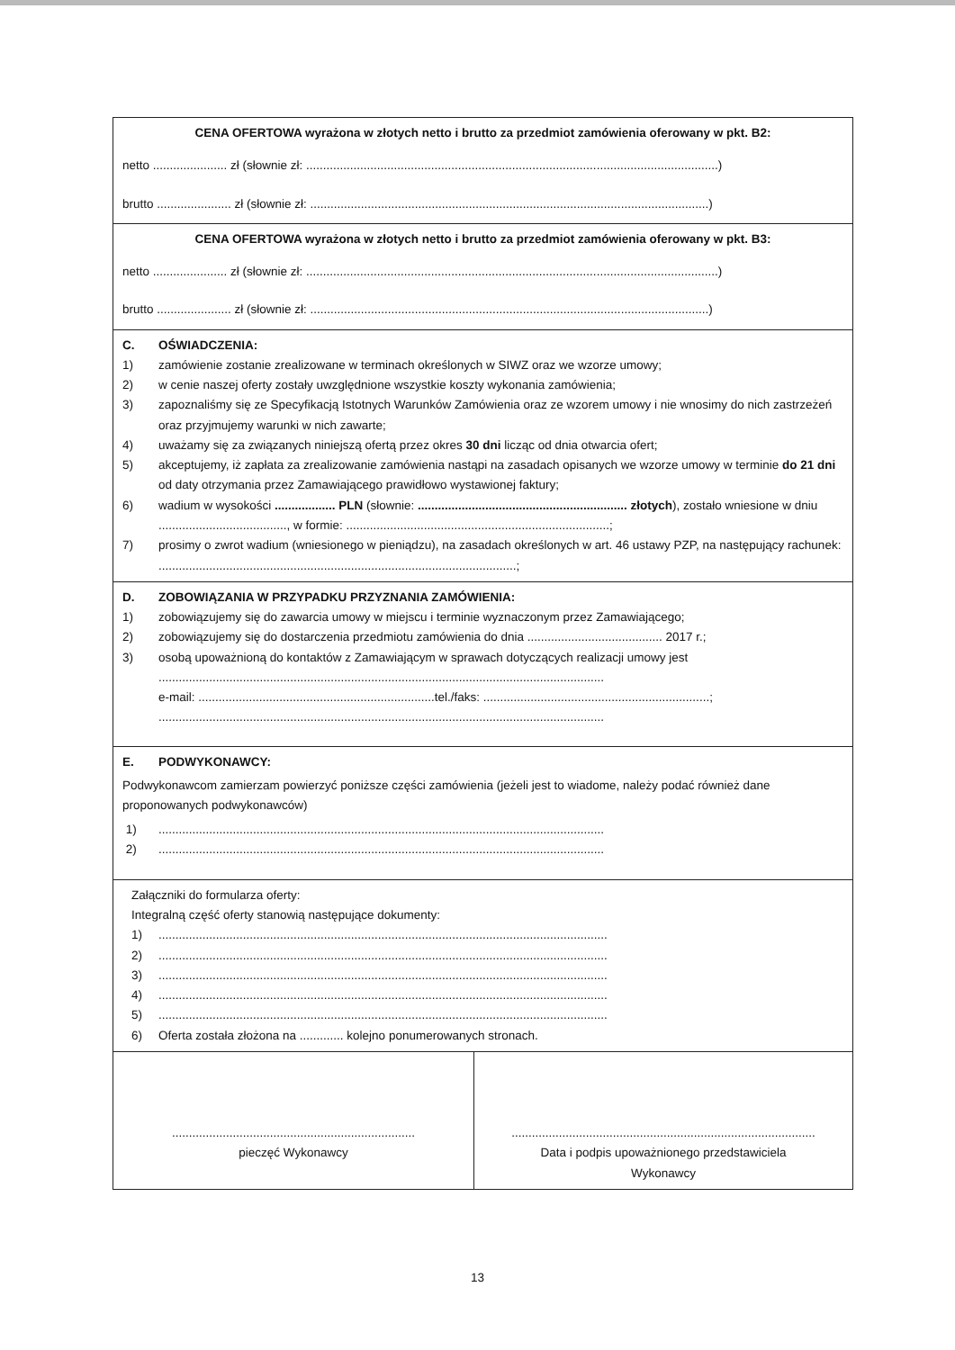| CENA OFERTOWA wyrażona w złotych netto i brutto za przedmiot zamówienia oferowany w pkt. B2: netto ...................... zł (słownie zł: ..........................................................................................................................) brutto ...................... zł (słownie zł: ......................................................................................................................) | |
| CENA OFERTOWA wyrażona w złotych netto i brutto za przedmiot zamówienia oferowany w pkt. B3: netto ...................... zł (słownie zł: ..........................................................................................................................) brutto ...................... zł (słownie zł: ......................................................................................................................) | |
| C. OŚWIADCZENIA: 1) zamówienie zostanie zrealizowane w terminach określonych w SIWZ oraz we wzorze umowy; 2) w cenie naszej oferty zostały uwzględnione wszystkie koszty wykonania zamówienia; 3) zapoznaliśmy się ze Specyfikacją Istotnych Warunków Zamówienia oraz ze wzorem umowy i nie wnosimy do nich zastrzeżeń oraz przyjmujemy warunki w nich zawarte; 4) uważamy się za związanych niniejszą ofertą przez okres 30 dni licząc od dnia otwarcia ofert; 5) akceptujemy, iż zapłata za zrealizowanie zamówienia nastąpi na zasadach opisanych we wzorze umowy w terminie do 21 dni od daty otrzymania przez Zamawiającego prawidłowo wystawionej faktury; 6) wadium w wysokości .................. PLN (słownie: .............................................................. złotych ), zostało wniesione w dniu ......................................, w formie: ..............................................................................; 7) prosimy o zwrot wadium (wniesionego w pieniądzu), na zasadach określonych w art. 46 ustawy PZP, na następujący rachunek: ..........................................................................................................; | |
| D. ZOBOWIĄZANIA W PRZYPADKU PRZYZNANIA ZAMÓWIENIA: 1) zobowiązujemy się do zawarcia umowy w miejscu i terminie wyznaczonym przez Zamawiającego; 2) zobowiązujemy się do dostarczenia przedmiotu zamówienia do dnia ........................................ 2017 r.; 3) osobą upoważnioną do kontaktów z Zamawiającym w sprawach dotyczących realizacji umowy jest .................................................................................................................................... e-mail: ......................................................................tel./faks: ...................................................................; .................................................................................................................................... | |
| E. PODWYKONAWCY: Podwykonawcom zamierzam powierzyć poniższe części zamówienia (jeżeli jest to wiadome, należy podać również dane proponowanych podwykonawców) 1) .................................................................................................................................... 2) .................................................................................................................................... | |
| Załączniki do formularza oferty: Integralną część oferty stanowią następujące dokumenty: 1) ..................................................................................................................................... 2) ..................................................................................................................................... 3) ..................................................................................................................................... 4) ..................................................................................................................................... 5) ..................................................................................................................................... 6) Oferta została złożona na ............. kolejno ponumerowanych stronach. | |
| ........................................................................ pieczęć Wykonawcy | .......................................................................................... Data i podpis upoważnionego przedstawiciela Wykonawcy |
13